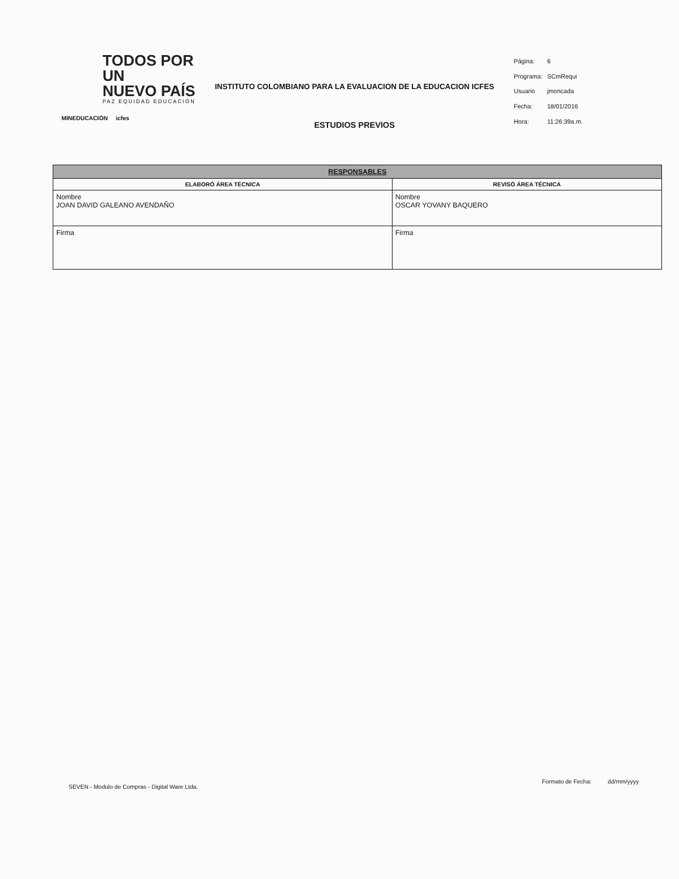TODOS POR UN
NUEVO PAÍS
PAZ EQUIDAD EDUCACIÓN
MINEDUCACIÓN icfes
INSTITUTO COLOMBIANO PARA LA EVALUACION DE LA EDUCACION ICFES
ESTUDIOS PREVIOS
| Página: | 6 |
| Programa: | SCmRequi |
| Usuario | jmoncada |
| Fecha: | 18/01/2016 |
| Hora: | 11:26:39a.m. |
| RESPONSABLES | |
| --- | --- |
| ELABORÓ ÁREA TÉCNICA | REVISÓ ÁREA TÉCNICA |
| Nombre JOAN DAVID GALEANO AVENDAÑO | Nombre OSCAR YOVANY BAQUERO |
| Firma | Firma |
SEVEN - Modulo de Compras - Digital Ware Ltda.
Formato de Fecha: dd/mm/yyyy